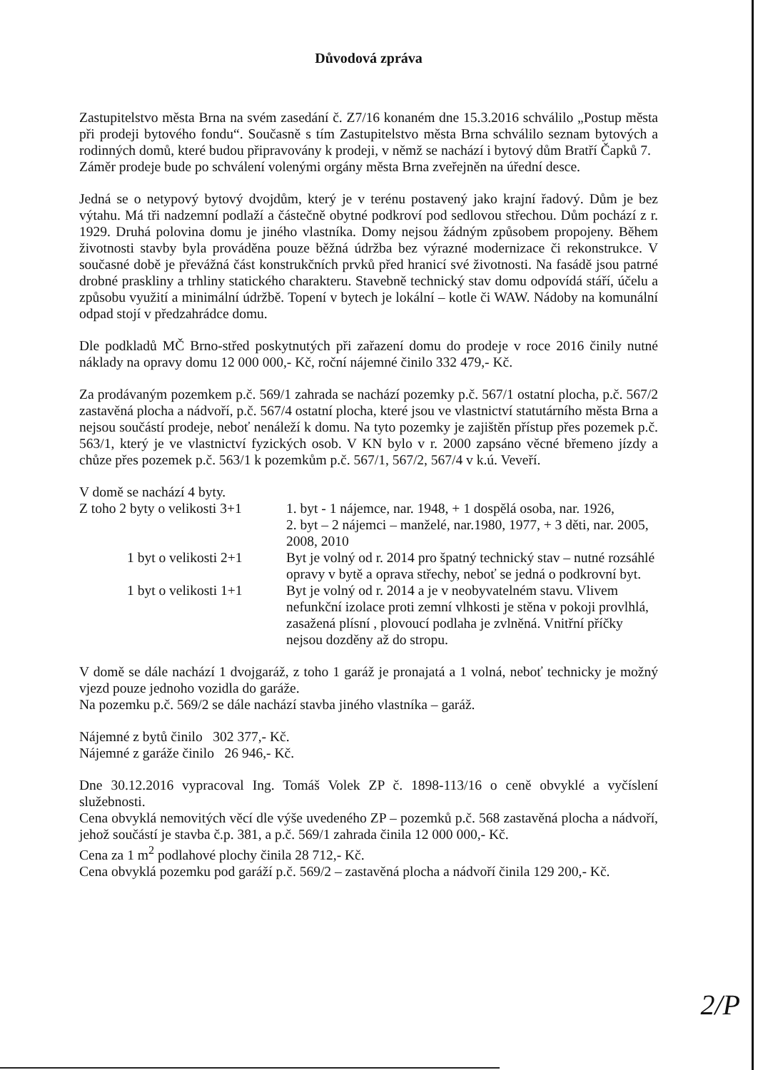Důvodová zpráva
Zastupitelstvo města Brna na svém zasedání č. Z7/16 konaném dne 15.3.2016 schválilo „Postup města při prodeji bytového fondu“. Současně s tím Zastupitelstvo města Brna schválilo seznam bytových a rodinných domů, které budou připravovány k prodeji, v němž se nachází i bytový dům Bratří Čapků 7.
Záměr prodeje bude po schválení volenými orgány města Brna zveřejněn na úřední desce.
Jedná se o netypový bytový dvojdům, který je v terénu postavený jako krajní řadový. Dům je bez výtahu. Má tři nadzemní podlaží a částečně obytné podkroví pod sedlovou střechou. Dům pochází z r. 1929. Druhá polovina domu je jiného vlastníka. Domy nejsou žádným způsobem propojeny. Během životnosti stavby byla prováděna pouze běžná údržba bez výrazné modernizace či rekonstrukce. V současné době je převážná část konstrukčních prvků před hranicí své životnosti. Na fasádě jsou patrné drobné praskliny a trhliny statického charakteru. Stavebně technický stav domu odpovídá stáří, účelu a způsobu využití a minimální údržbě. Topení v bytech je lokální – kotle či WAW. Nádoby na komunální odpad stojí v předzahrádce domu.
Dle podkladů MČ Brno-střed poskytnutých při zařazení domu do prodeje v roce 2016 činily nutné náklady na opravy domu 12 000 000,- Kč, roční nájemné činilo 332 479,- Kč.
Za prodávaným pozemkem p.č. 569/1 zahrada se nachází pozemky p.č. 567/1 ostatní plocha, p.č. 567/2 zastavěná plocha a nádvoří, p.č. 567/4 ostatní plocha, které jsou ve vlastnictví statutárního města Brna a nejsou součástí prodeje, neboť nenáleží k domu. Na tyto pozemky je zajištěn přístup přes pozemek p.č. 563/1, který je ve vlastnictví fyzických osob. V KN bylo v r. 2000 zapsáno věcné břemeno jízdy a chůze přes pozemek p.č. 563/1 k pozemkům p.č. 567/1, 567/2, 567/4 v k.ú. Veveří.
V domě se nachází 4 byty.
Z toho 2 byty o velikosti 3+1
1. byt - 1 nájemce, nar. 1948, + 1 dospělá osoba, nar. 1926,
2. byt – 2 nájemci – manželé, nar.1980, 1977, + 3 děti, nar. 2005, 2008, 2010
1 byt o velikosti 2+1
Byt je volný od r. 2014 pro špatný technický stav – nutné rozsáhlé opravy v bytě a oprava střechy, neboť se jedná o podkrovní byt.
1 byt o velikosti 1+1
Byt je volný od r. 2014 a je v neobyvatelném stavu. Vlivem nefunkční izolace proti zemní vlhkosti je stěna v pokoji provlhlá, zasažená plísní , plovoucí podlaha je zvlněná. Vnitřní příčky nejsou dozděny až do stropu.
V domě se dále nachází 1 dvojgaráž, z toho 1 garáž je pronajatá a 1 volná, neboť technicky je možný vjezd pouze jednoho vozidla do garáže.
Na pozemku p.č. 569/2 se dále nachází stavba jiného vlastníka – garáž.
Nájemné z bytů činilo 302 377,- Kč.
Nájemné z garáže činilo 26 946,- Kč.
Dne 30.12.2016 vypracoval Ing. Tomáš Volek ZP č. 1898-113/16 o ceně obvyklé a vyčíslení služebnosti.
Cena obvyklá nemovitých věcí dle výše uvedeného ZP – pozemků p.č. 568 zastavěná plocha a nádvoří, jehož součástí je stavba č.p. 381, a p.č. 569/1 zahrada činila 12 000 000,- Kč.
Cena za 1 m<sup>2</sup> podlahové plochy činila 28 712,- Kč.
Cena obvyklá pozemku pod garáží p.č. 569/2 – zastavěná plocha a nádvoří činila 129 200,- Kč.
2/P